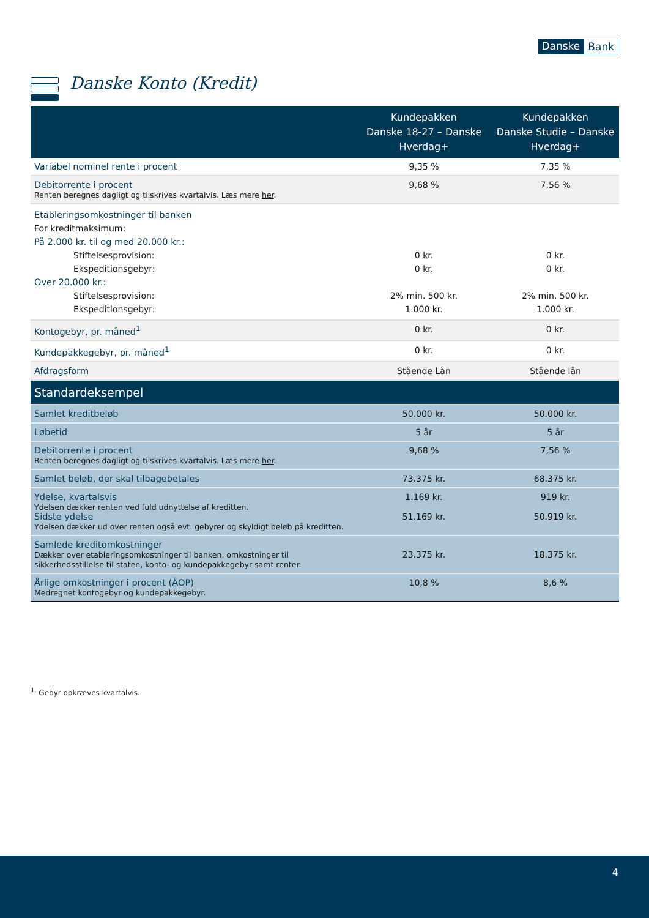Danske Bank
Danske Konto (Kredit)
| | Kundepakken Danske 18-27 – Danske Hverdag+ | Kundepakken Danske Studie – Danske Hverdag+ |
| --- | --- | --- |
| Variabel nominel rente i procent | 9,35 % | 7,35 % |
| Debitorrente i procent Renten beregnes dagligt og tilskrives kvartalvis. Læs mere her . | 9,68 % | 7,56 % |
| Etableringsomkostninger til banken For kreditmaksimum: På 2.000 kr. til og med 20.000 kr.: Stiftelsesprovision: Ekspeditionsgebyr: Over 20.000 kr.: Stiftelsesprovision: Ekspeditionsgebyr: | 0 kr. 0 kr. 2% min. 500 kr. 1.000 kr. | 0 kr. 0 kr. 2% min. 500 kr. 1.000 kr. |
| Kontogebyr, pr. måned<sup>1</sup> | 0 kr. | 0 kr. |
| Kundepakkegebyr, pr. måned<sup>1</sup> | 0 kr. | 0 kr. |
| Afdragsform | Stående Lån | Stående lån |
| Standardeksempel | | |
| Samlet kreditbeløb | 50.000 kr. | 50.000 kr. |
| Løbetid | 5 år | 5 år |
| Debitorrente i procent Renten beregnes dagligt og tilskrives kvartalvis. Læs mere her . | 9,68 % | 7,56 % |
| Samlet beløb, der skal tilbagebetales | 73.375 kr. | 68.375 kr. |
| Ydelse, kvartalsvis Ydelsen dækker renten ved fuld udnyttelse af kreditten. Sidste ydelse Ydelsen dækker ud over renten også evt. gebyrer og skyldigt beløb på kreditten. | 1.169 kr. 51.169 kr. | 919 kr. 50.919 kr. |
| Samlede kreditomkostninger Dækker over etableringsomkostninger til banken, omkostninger til sikkerhedsstillelse til staten, konto- og kundepakkegebyr samt renter. | 23.375 kr. | 18.375 kr. |
| Årlige omkostninger i procent (ÅOP) Medregnet kontogebyr og kundepakkegebyr. | 10,8 % | 8,6 % |
<sup>1.</sup> Gebyr opkræves kvartalvis.
4